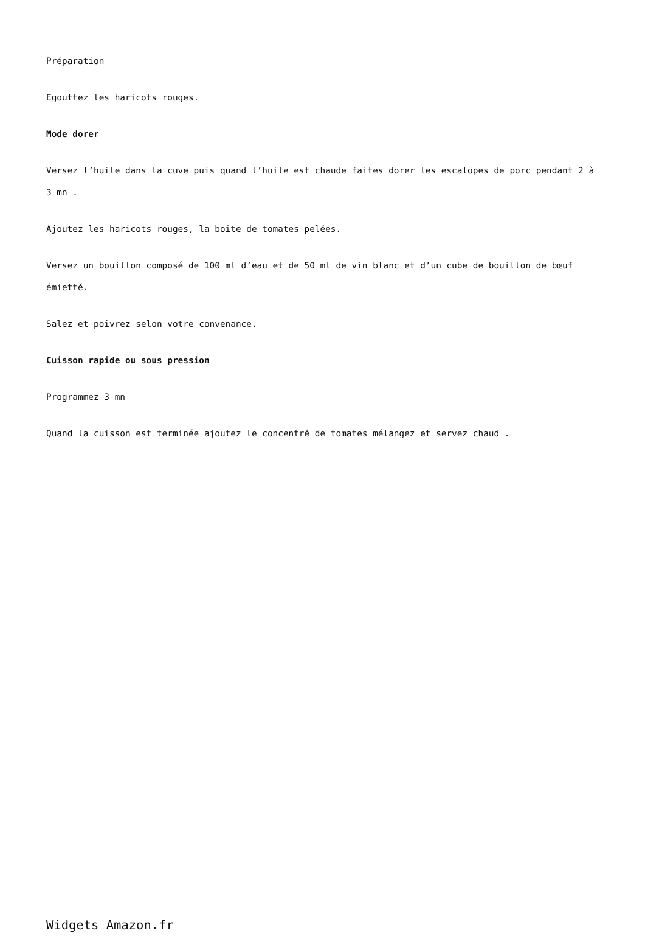Préparation
Egouttez les haricots rouges.
Mode dorer
Versez l’huile dans la cuve puis quand l’huile est chaude faites dorer les escalopes de porc pendant 2 à 3 mn .
Ajoutez les haricots rouges, la boite de tomates pelées.
Versez un bouillon composé de 100 ml d’eau et de 50 ml de vin blanc et d’un cube de bouillon de bœuf émietté.
Salez et poivrez selon votre convenance.
Cuisson rapide ou sous pression
Programmez 3 mn
Quand la cuisson est terminée ajoutez le concentré de tomates mélangez et servez chaud .
Widgets Amazon.fr